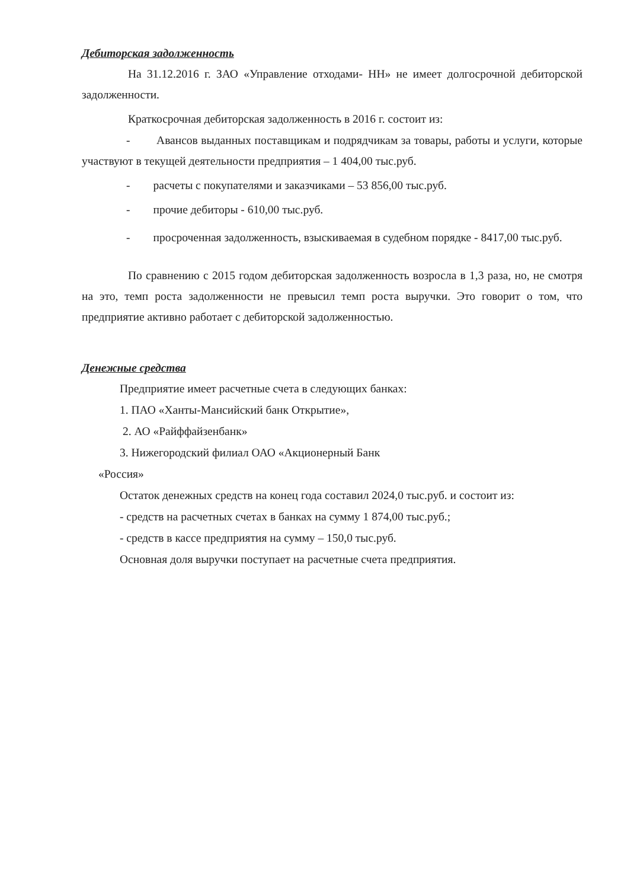Дебиторская задолженность
На 31.12.2016 г. ЗАО «Управление отходами- НН» не имеет долгосрочной дебиторской задолженности.
Краткосрочная дебиторская задолженность в 2016 г. состоит из:
- Авансов выданных поставщикам и подрядчикам за товары, работы и услуги, которые участвуют в текущей деятельности предприятия – 1 404,00 тыс.руб.
- расчеты с покупателями и заказчиками – 53 856,00 тыс.руб.
- прочие дебиторы - 610,00 тыс.руб.
- просроченная задолженность, взыскиваемая в судебном порядке - 8417,00 тыс.руб.
По сравнению с 2015 годом дебиторская задолженность возросла в 1,3 раза, но, не смотря на это, темп роста задолженности не превысил темп роста выручки. Это говорит о том, что предприятие активно работает с дебиторской задолженностью.
Денежные средства
Предприятие имеет расчетные счета в следующих банках:
1. ПАО «Ханты-Мансийский банк Открытие»,
2. АО «Райффайзенбанк»
3. Нижегородский филиал ОАО «Акционерный Банк
«Россия»
Остаток денежных средств на конец года составил 2024,0 тыс.руб. и состоит из:
- средств на расчетных счетах в банках на сумму 1 874,00 тыс.руб.;
- средств в кассе предприятия на сумму – 150,0 тыс.руб.
Основная доля выручки поступает на расчетные счета предприятия.